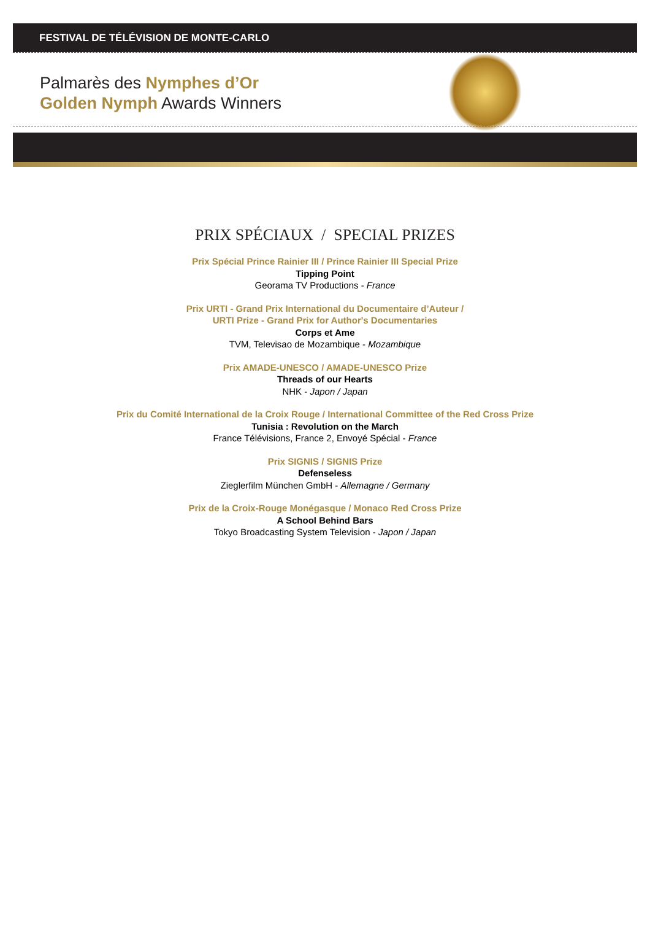FESTIVAL DE TÉLÉVISION DE MONTE-CARLO
Palmarès des Nymphes d’Or
Golden Nymph Awards Winners
PRIX SPÉCIAUX / SPECIAL PRIZES
Prix Spécial Prince Rainier III / Prince Rainier III Special Prize
Tipping Point
Georama TV Productions - France
Prix URTI - Grand Prix International du Documentaire d’Auteur /
URTI Prize - Grand Prix for Author's Documentaries
Corps et Ame
TVM, Televisao de Mozambique - Mozambique
Prix AMADE-UNESCO / AMADE-UNESCO Prize
Threads of our Hearts
NHK - Japon / Japan
Prix du Comité International de la Croix Rouge / International Committee of the Red Cross Prize
Tunisia : Revolution on the March
France Télévisions, France 2, Envoyé Spécial - France
Prix SIGNIS / SIGNIS Prize
Defenseless
Zieglerfilm München GmbH - Allemagne / Germany
Prix de la Croix-Rouge Monégasque / Monaco Red Cross Prize
A School Behind Bars
Tokyo Broadcasting System Television - Japon / Japan